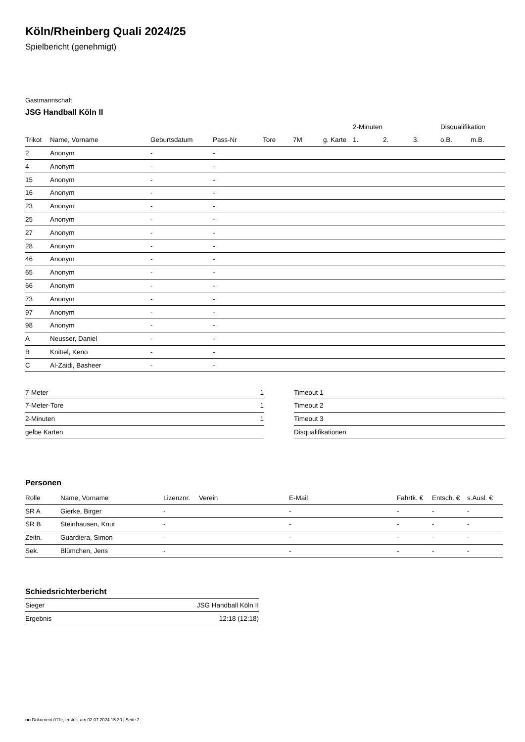Köln/Rheinberg Quali 2024/25
Spielbericht (genehmigt)
Gastmannschaft
JSG Handball Köln II
| | | | | | | | | 2-Minuten | | | Disqualifikation | |
| --- | --- | --- | --- | --- | --- | --- | --- | --- | --- | --- | --- | --- |
| Trikot | Name, Vorname | Geburtsdatum | Pass-Nr | Tore | 7M | g. Karte | | 1. | 2. | 3. | o.B. | m.B. |
| 2 | Anonym | - | - | | | | | | | | | |
| 4 | Anonym | - | - | | | | | | | | | |
| 15 | Anonym | - | - | | | | | | | | | |
| 16 | Anonym | - | - | | | | | | | | | |
| 23 | Anonym | - | - | | | | | | | | | |
| 25 | Anonym | - | - | | | | | | | | | |
| 27 | Anonym | - | - | | | | | | | | | |
| 28 | Anonym | - | - | | | | | | | | | |
| 46 | Anonym | - | - | | | | | | | | | |
| 65 | Anonym | - | - | | | | | | | | | |
| 66 | Anonym | - | - | | | | | | | | | |
| 73 | Anonym | - | - | | | | | | | | | |
| 97 | Anonym | - | - | | | | | | | | | |
| 98 | Anonym | - | - | | | | | | | | | |
| A | Neusser, Daniel | - | - | | | | | | | | | |
| B | Knittel, Keno | - | - | | | | | | | | | |
| C | Al-Zaidi, Basheer | - | - | | | | | | | | | |
| 7-Meter | 1 |
| 7-Meter-Tore | 1 |
| 2-Minuten | 1 |
| gelbe Karten | |
| Timeout 1 |
| Timeout 2 |
| Timeout 3 |
| Disqualifikationen |
Personen
| Rolle | Name, Vorname | Lizenznr. | Verein | E-Mail | Fahrtk. € | Entsch. € | s.Ausl. € |
| --- | --- | --- | --- | --- | --- | --- | --- |
| SR A | Gierke, Birger | - | | - | - | - | - |
| SR B | Steinhausen, Knut | - | | - | - | - | - |
| Zeitn. | Guardiera, Simon | - | | - | - | - | - |
| Sek. | Blümchen, Jens | - | | - | - | - | - |
Schiedsrichterbericht
| Sieger | JSG Handball Köln II |
| Ergebnis | 12:18 (12:18) |
nu.Dokument 011e, erstellt am 02.07.2024 15:30 | Seite 2